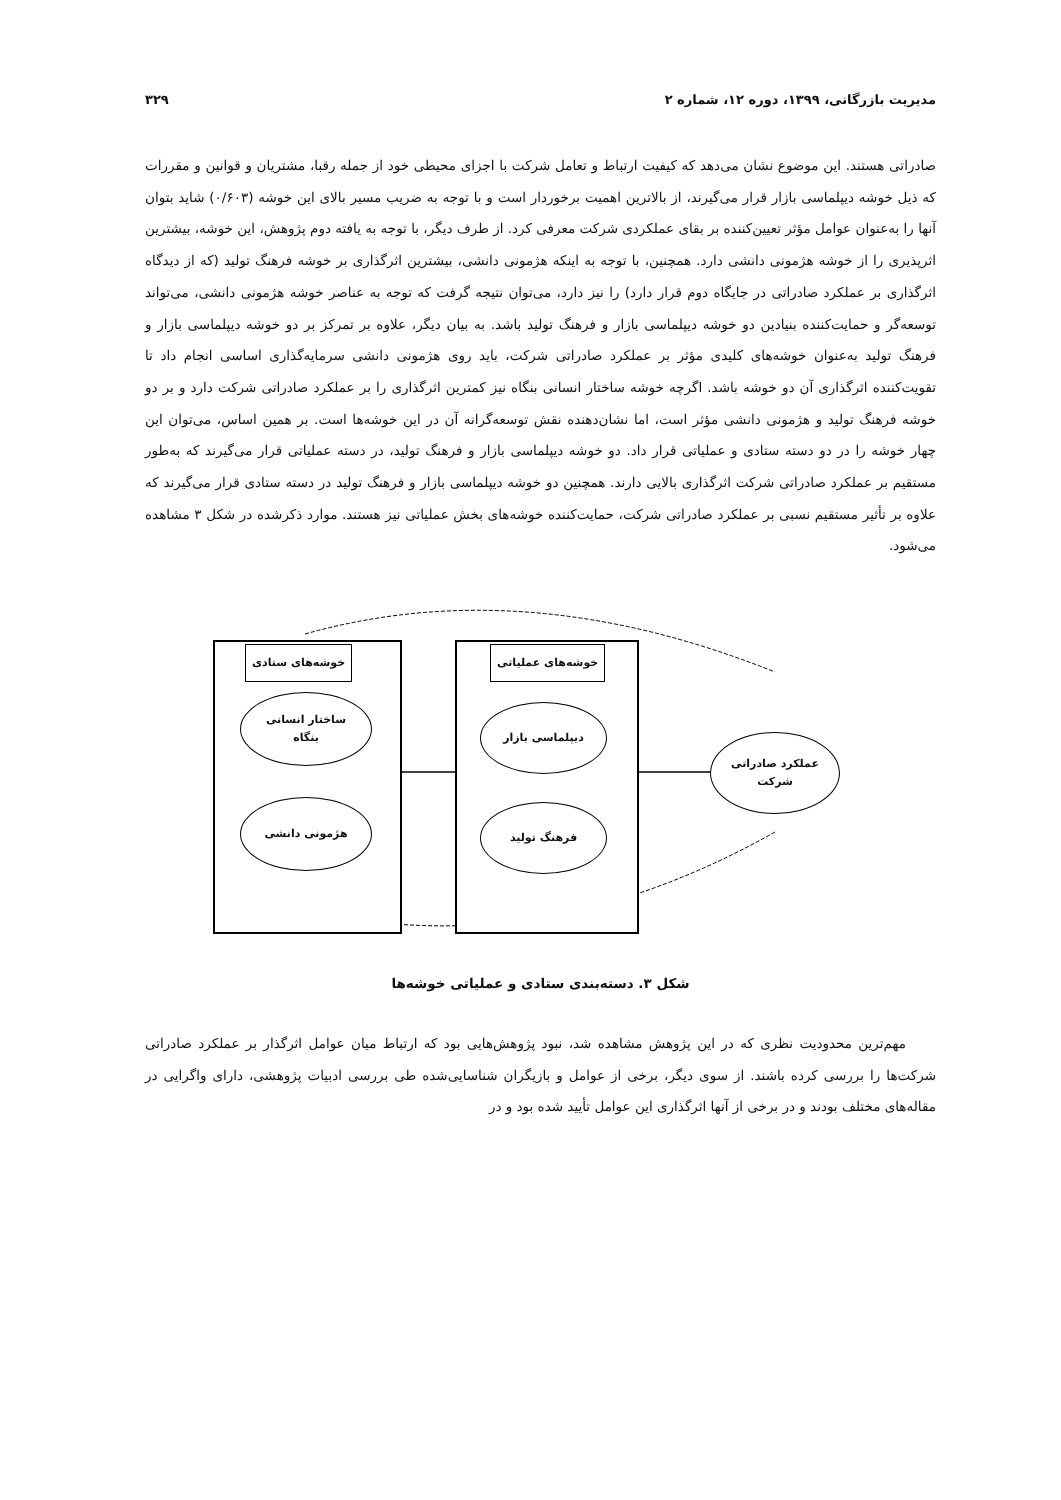مدیریت بازرگانی، ۱۳۹۹، دوره ۱۲، شماره ۲ ۳۲۹
صادراتی هستند. این موضوع نشان می‌دهد که کیفیت ارتباط و تعامل شرکت با اجزای محیطی خود از جمله رقبا، مشتریان و قوانین و مقررات که ذیل خوشه دیپلماسی بازار قرار می‌گیرند، از بالاترین اهمیت برخوردار است و با توجه به ضریب مسیر بالای این خوشه (۰/۶۰۳) شاید بتوان آنها را به‌عنوان عوامل مؤثر تعیین‌کننده بر بقای عملکردی شرکت معرفی کرد. از طرف دیگر، با توجه به یافته دوم پژوهش، این خوشه، بیشترین اثرپذیری را از خوشه هژمونی دانشی دارد. همچنین، با توجه به اینکه هژمونی دانشی، بیشترین اثرگذاری بر خوشه فرهنگ تولید (که از دیدگاه اثرگذاری بر عملکرد صادراتی در جایگاه دوم قرار دارد) را نیز دارد، می‌توان نتیجه گرفت که توجه به عناصر خوشه هژمونی دانشی، می‌تواند توسعه‌گر و حمایت‌کننده بنیادین دو خوشه دیپلماسی بازار و فرهنگ تولید باشد. به بیان دیگر، علاوه بر تمرکز بر دو خوشه دیپلماسی بازار و فرهنگ تولید به‌عنوان خوشه‌های کلیدی مؤثر بر عملکرد صادراتی شرکت، باید روی هژمونی دانشی سرمایه‌گذاری اساسی انجام داد تا تقویت‌کننده اثرگذاری آن دو خوشه باشد. اگرچه خوشه ساختار انسانی بنگاه نیز کمترین اثرگذاری را بر عملکرد صادراتی شرکت دارد و بر دو خوشه فرهنگ تولید و هژمونی دانشی مؤثر است، اما نشان‌دهنده نقش توسعه‌گرانه آن در این خوشه‌ها است. بر همین اساس، می‌توان این چهار خوشه را در دو دسته ستادی و عملیاتی قرار داد. دو خوشه دیپلماسی بازار و فرهنگ تولید، در دسته عملیاتی قرار می‌گیرند که به‌طور مستقیم بر عملکرد صادراتی شرکت اثرگذاری بالایی دارند. همچنین دو خوشه دیپلماسی بازار و فرهنگ تولید در دسته ستادی قرار می‌گیرند که علاوه بر تأثیر مستقیم نسبی بر عملکرد صادراتی شرکت، حمایت‌کننده خوشه‌های بخش عملیاتی نیز هستند. موارد ذکرشده در شکل ۳ مشاهده می‌شود.
خوشه‌های ستادی
ساختار انسانی
بنگاه
هژمونی دانشی
خوشه‌های عملیاتی
دیپلماسی بازار
فرهنگ تولید
عملکرد صادراتی
شرکت
شکل ۳. دسته‌بندی ستادی و عملیاتی خوشه‌ها
مهم‌ترین محدودیت نظری که در این پژوهش مشاهده شد، نبود پژوهش‌هایی بود که ارتباط میان عوامل اثرگذار بر عملکرد صادراتی شرکت‌ها را بررسی کرده باشند. از سوی دیگر، برخی از عوامل و بازیگران شناسایی‌شده طی بررسی ادبیات پژوهشی، دارای واگرایی در مقاله‌های مختلف بودند و در برخی از آنها اثرگذاری این عوامل تأیید شده بود و در